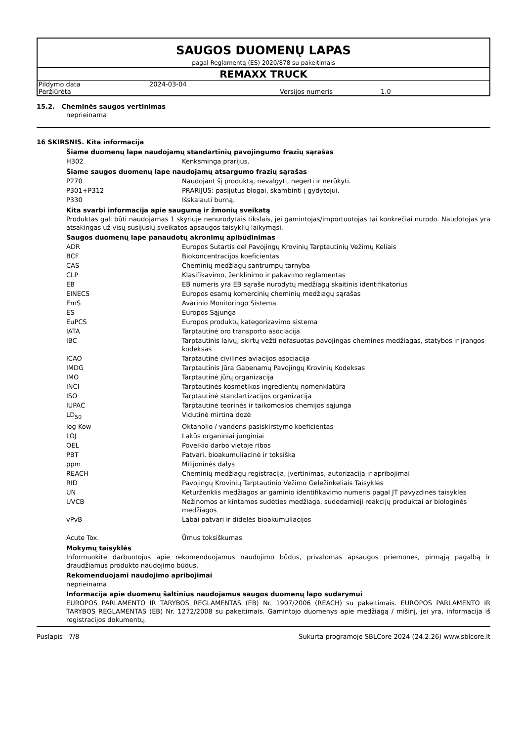SAUGOS DUOMENŲ LAPAS
pagal Reglamentą (ES) 2020/878 su pakeitimais
REMAXX TRUCK
| Pildymo data | 2024-03-04 | | |
| Peržiūrėta | | Versijos numeris | 1.0 |
15.2. Cheminės saugos vertinimas
neprieinama
16 SKIRSNIS. Kita informacija
Šiame duomenų lape naudojamų standartinių pavojingumo frazių sąrašas
| H302 | Kenksminga prarijus. |
Šiame saugos duomenų lape naudojamų atsargumo frazių sąrašas
| P270 | Naudojant šį produktą, nevalgyti, negerti ir nerūkyti. |
| P301+P312 | PRARIJUS: pasijutus blogai, skambinti į gydytojui. |
| P330 | Išskalauti burną. |
Kita svarbi informacija apie saugumą ir žmonių sveikatą
Produktas gali būti naudojamas 1 skyriuje nenurodytais tikslais, jei gamintojas/importuotojas tai konkrečiai nurodo. Naudotojas yra atsakingas už visų susijusių sveikatos apsaugos taisyklių laikymąsi.
Saugos duomenų lape panaudotų akronimų apibūdinimas
| ADR | Europos Sutartis dėl Pavojingų Krovinių Tarptautinių Vežimų Keliais |
| BCF | Biokoncentracijos koeficientas |
| CAS | Cheminių medžiagų santrumpų tarnyba |
| CLP | Klasifikavimo, ženklinimo ir pakavimo reglamentas |
| EB | EB numeris yra EB sąraše nurodytų medžiagų skaitinis identifikatorius |
| EINECS | Europos esamų komercinių cheminių medžiagų sąrašas |
| EmS | Avarinio Monitoringo Sistema |
| ES | Europos Sąjunga |
| EuPCS | Europos produktų kategorizavimo sistema |
| IATA | Tarptautinė oro transporto asociacija |
| IBC | Tarptautinis laivų, skirtų vežti nefasuotas pavojingas chemines medžiagas, statybos ir įrangos kodeksas |
| ICAO | Tarptautinė civilinės aviacijos asociacija |
| IMDG | Tarptautinis Jūra Gabenamų Pavojingų Krovinių Kodeksas |
| IMO | Tarptautinė jūrų organizacija |
| INCI | Tarptautinės kosmetikos ingredientų nomenklatūra |
| ISO | Tarptautinė standartizacijos organizacija |
| IUPAC | Tarptautinė teorinės ir taikomosios chemijos sąjunga |
| LD<sub>50</sub> | Vidutinė mirtina dozė |
| log Kow | Oktanolio / vandens pasiskirstymo koeficientas |
| LOJ | Lakūs organiniai junginiai |
| OEL | Poveikio darbo vietoje ribos |
| PBT | Patvari, bioakumuliacinė ir toksiška |
| ppm | Milijoninės dalys |
| REACH | Cheminių medžiagų registracija, įvertinimas, autorizacija ir apribojimai |
| RID | Pavojingų Krovinių Tarptautinio Vežimo Geležinkeliais Taisyklės |
| UN | Keturženklis medžiagos ar gaminio identifikavimo numeris pagal JT pavyzdines taisykles |
| UVCB | Nežinomos ar kintamos sudėties medžiaga, sudedamieji reakcijų produktai ar biologinės medžiagos |
| vPvB | Labai patvari ir didelės bioakumuliacijos |
| Acute Tox. | Ūmus toksiškumas |
Mokymų taisyklės
Informuokite darbuotojus apie rekomenduojamus naudojimo būdus, privalomas apsaugos priemones, pirmąją pagalbą ir draudžiamus produkto naudojimo būdus.
Rekomenduojami naudojimo apribojimai
neprieinama
Informacija apie duomenų šaltinius naudojamus saugos duomenų lapo sudarymui
EUROPOS PARLAMENTO IR TARYBOS REGLAMENTAS (EB) Nr. 1907/2006 (REACH) su pakeitimais. EUROPOS PARLAMENTO IR TARYBOS REGLAMENTAS (EB) Nr. 1272/2008 su pakeitimais. Gamintojo duomenys apie medžiagą / mišinį, jei yra, informacija iš registracijos dokumentų.
Puslapis 7/8 Sukurta programoje SBLCore 2024 (24.2.26) www.sblcore.lt